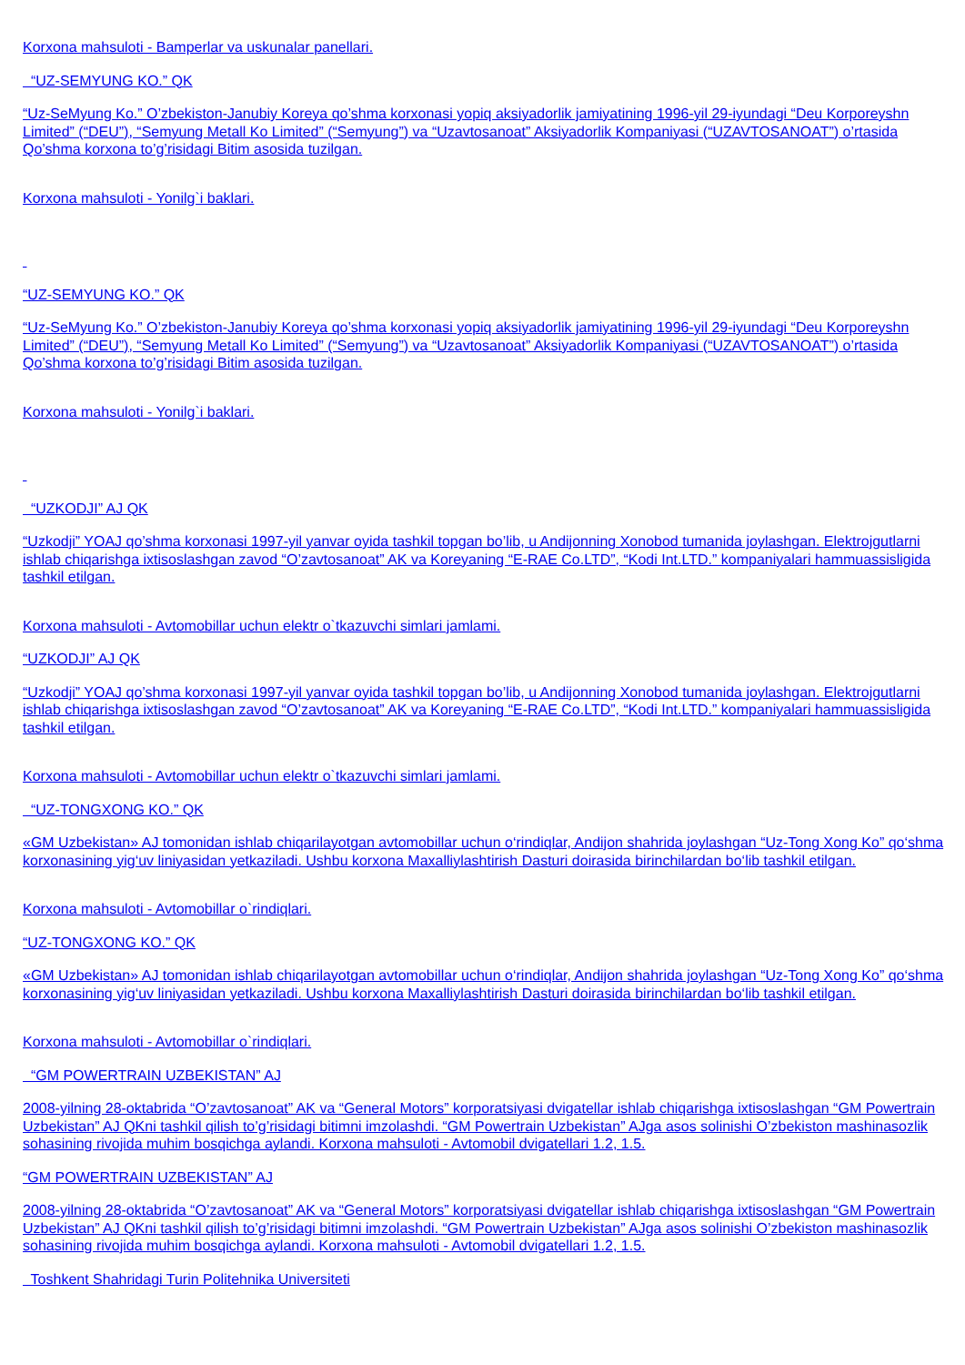Korxona mahsuloti - Bamperlar va uskunalar panellari.
“UZ-SEMYUNG KO.” QK
“Uz-SeMyung Ko.” O’zbekiston-Janubiy Koreya qo’shma korxonasi yopiq aksiyadorlik jamiyatining 1996-yil 29-iyundagi “Deu Korporeyshn Limited” (“DEU”), “Semyung Metall Ko Limited” (“Semyung”) va “Uzavtosanoat” Aksiyadorlik Kompaniyasi (“UZAVTOSANOAT”) o’rtasida Qo’shma korxona to’g’risidagi Bitim asosida tuzilgan.
Korxona mahsuloti - Yonilg`i baklari.
“UZ-SEMYUNG KO.” QK
“Uz-SeMyung Ko.” O’zbekiston-Janubiy Koreya qo’shma korxonasi yopiq aksiyadorlik jamiyatining 1996-yil 29-iyundagi “Deu Korporeyshn Limited” (“DEU”), “Semyung Metall Ko Limited” (“Semyung”) va “Uzavtosanoat” Aksiyadorlik Kompaniyasi (“UZAVTOSANOAT”) o’rtasida Qo’shma korxona to’g’risidagi Bitim asosida tuzilgan.
Korxona mahsuloti - Yonilg`i baklari.
“UZKODJI” AJ QK
“Uzkodji” YOAJ qo’shma korxonasi 1997-yil yanvar oyida tashkil topgan bo’lib, u Andijonning Xonobod tumanida joylashgan. Elektrojgutlarni ishlab chiqarishga ixtisoslashgan zavod “O’zavtosanoat” AK va Koreyaning “E-RAE Co.LTD”, “Kodi Int.LTD.” kompaniyalari hammuassisligida tashkil etilgan.
Korxona mahsuloti - Avtomobillar uchun elektr o`tkazuvchi simlari jamlami.
“UZKODJI” AJ QK
“Uzkodji” YOAJ qo’shma korxonasi 1997-yil yanvar oyida tashkil topgan bo’lib, u Andijonning Xonobod tumanida joylashgan. Elektrojgutlarni ishlab chiqarishga ixtisoslashgan zavod “O’zavtosanoat” AK va Koreyaning “E-RAE Co.LTD”, “Kodi Int.LTD.” kompaniyalari hammuassisligida tashkil etilgan.
Korxona mahsuloti - Avtomobillar uchun elektr o`tkazuvchi simlari jamlami.
“UZ-TONGXONG KO.” QK
«GM Uzbekistan» AJ tomonidan ishlab chiqarilayotgan avtomobillar uchun o‘rindiqlar, Andijon shahrida joylashgan “Uz-Tong Xong Ko” qo‘shma korxonasining yig‘uv liniyasidan yetkaziladi. Ushbu korxona Maxalliylashtirish Dasturi doirasida birinchilardan bo‘lib tashkil etilgan.
Korxona mahsuloti - Avtomobillar o`rindiqlari.
“UZ-TONGXONG KO.” QK
«GM Uzbekistan» AJ tomonidan ishlab chiqarilayotgan avtomobillar uchun o‘rindiqlar, Andijon shahrida joylashgan “Uz-Tong Xong Ko” qo‘shma korxonasining yig‘uv liniyasidan yetkaziladi. Ushbu korxona Maxalliylashtirish Dasturi doirasida birinchilardan bo‘lib tashkil etilgan.
Korxona mahsuloti - Avtomobillar o`rindiqlari.
“GM POWERTRAIN UZBEKISTAN” AJ
2008-yilning 28-oktabrida “O’zavtosanoat” AK va “General Motors” korporatsiyasi dvigatellar ishlab chiqarishga ixtisoslashgan “GM Powertrain Uzbekistan” AJ QKni tashkil qilish to’g’risidagi bitimni imzolashdi. “GM Powertrain Uzbekistan” AJga asos solinishi O’zbekiston mashinasozlik sohasining rivojida muhim bosqichga aylandi. Korxona mahsuloti - Avtomobil dvigatellari 1.2, 1.5.
“GM POWERTRAIN UZBEKISTAN” AJ
2008-yilning 28-oktabrida “O’zavtosanoat” AK va “General Motors” korporatsiyasi dvigatellar ishlab chiqarishga ixtisoslashgan “GM Powertrain Uzbekistan” AJ QKni tashkil qilish to’g’risidagi bitimni imzolashdi. “GM Powertrain Uzbekistan” AJga asos solinishi O’zbekiston mashinasozlik sohasining rivojida muhim bosqichga aylandi. Korxona mahsuloti - Avtomobil dvigatellari 1.2, 1.5.
Toshkent Shahridagi Turin Politehnika Universiteti